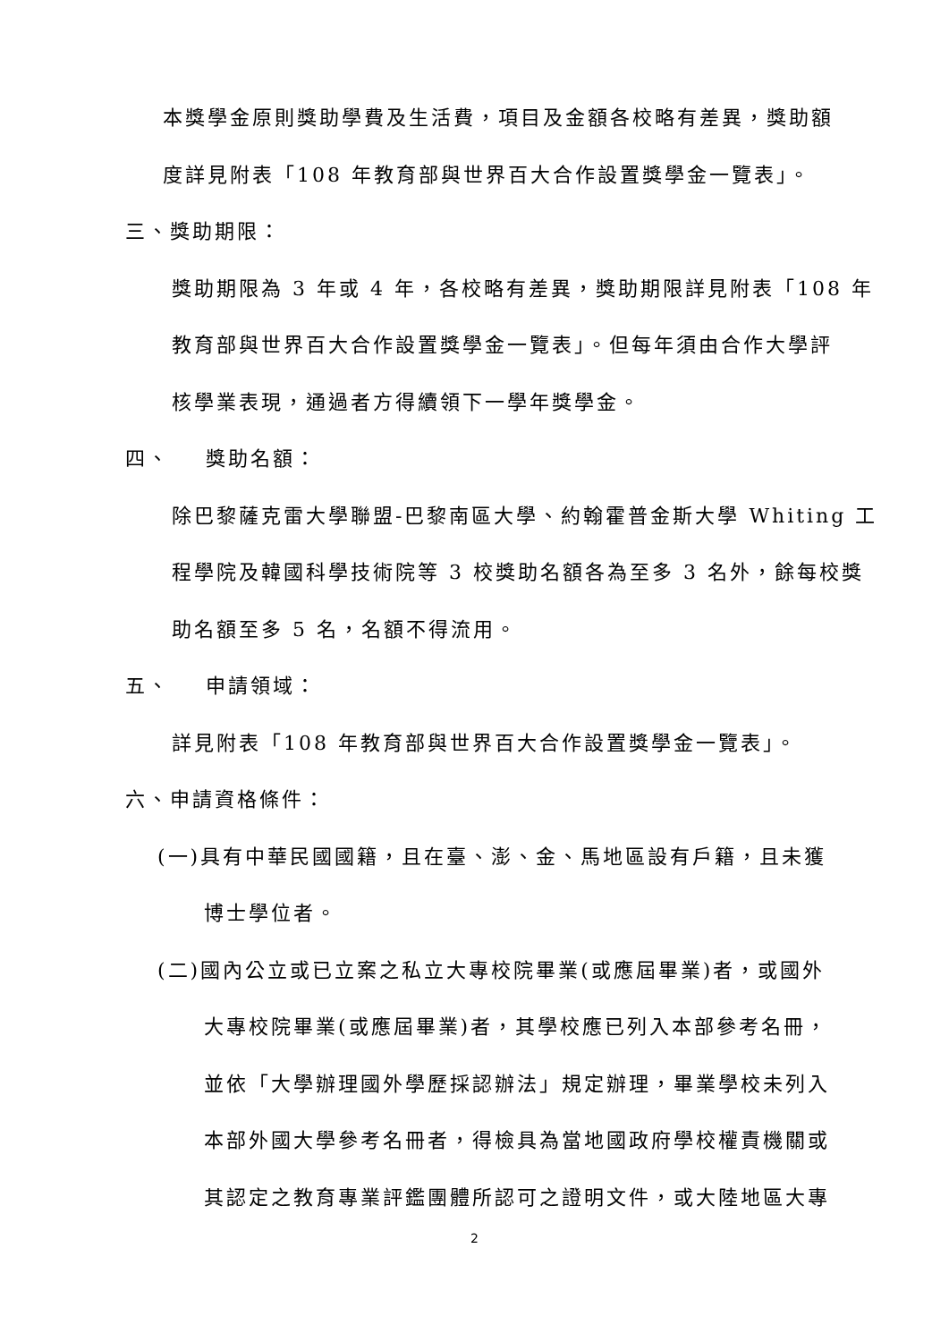本獎學金原則獎助學費及生活費，項目及金額各校略有差異，獎助額
度詳見附表「108 年教育部與世界百大合作設置獎學金一覽表」。
三、獎助期限：
獎助期限為 3 年或 4 年，各校略有差異，獎助期限詳見附表「108 年
教育部與世界百大合作設置獎學金一覽表」。但每年須由合作大學評
核學業表現，通過者方得續領下一學年獎學金。
四、 獎助名額：
除巴黎薩克雷大學聯盟-巴黎南區大學、約翰霍普金斯大學 Whiting 工
程學院及韓國科學技術院等 3 校獎助名額各為至多 3 名外，餘每校獎
助名額至多 5 名，名額不得流用。
五、 申請領域：
詳見附表「108 年教育部與世界百大合作設置獎學金一覽表」。
六、申請資格條件：
(一)具有中華民國國籍，且在臺、澎、金、馬地區設有戶籍，且未獲
博士學位者。
(二)國內公立或已立案之私立大專校院畢業(或應屆畢業)者，或國外
大專校院畢業(或應屆畢業)者，其學校應已列入本部參考名冊，
並依「大學辦理國外學歷採認辦法」規定辦理，畢業學校未列入
本部外國大學參考名冊者，得檢具為當地國政府學校權責機關或
其認定之教育專業評鑑團體所認可之證明文件，或大陸地區大專
2